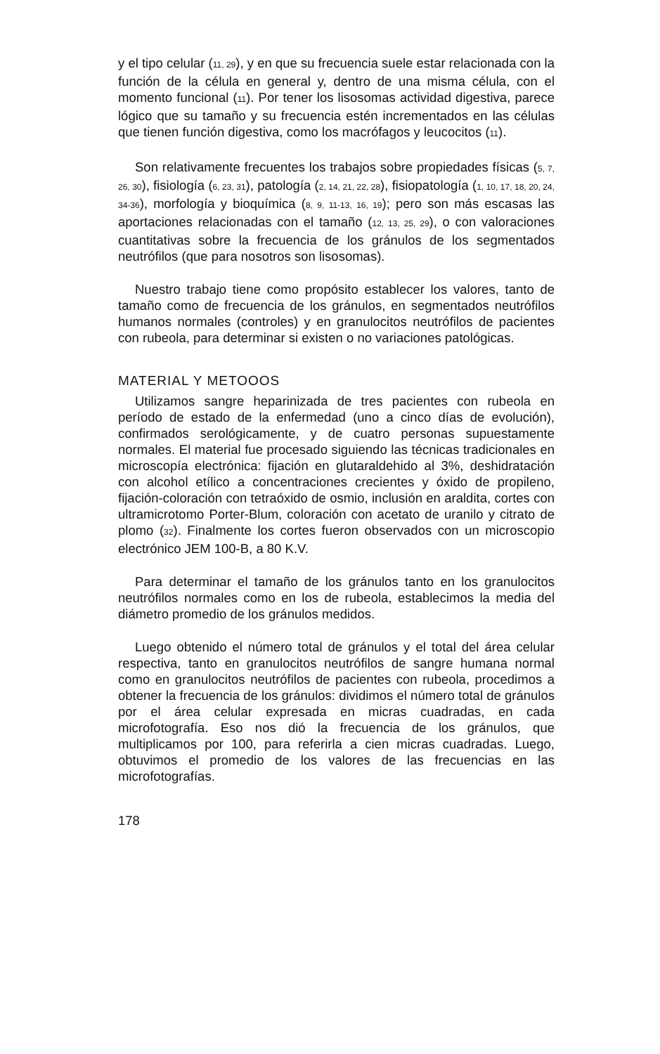y el tipo celular (11, 29), y en que su frecuencia suele estar relacionada con la función de la célula en general y, dentro de una misma célula, con el momento funcional (11). Por tener los lisosomas actividad digestiva, parece lógico que su tamaño y su frecuencia estén incrementados en las células que tienen función digestiva, como los macrófagos y leucocitos (11).
Son relativamente frecuentes los trabajos sobre propiedades físicas (5, 7, 26, 30), fisiología (6, 23, 31), patología (2, 14, 21, 22, 28), fisiopatología (1, 10, 17, 18, 20, 24, 34-36), morfología y bioquímica (8, 9, 11-13, 16, 19); pero son más escasas las aportaciones relacionadas con el tamaño (12, 13, 25, 29), o con valoraciones cuantitativas sobre la frecuencia de los gránulos de los segmentados neutrófilos (que para nosotros son lisosomas).
Nuestro trabajo tiene como propósito establecer los valores, tanto de tamaño como de frecuencia de los gránulos, en segmentados neutrófilos humanos normales (controles) y en granulocitos neutrófilos de pacientes con rubeola, para determinar si existen o no variaciones patológicas.
MATERIAL Y METOOOS
Utilizamos sangre heparinizada de tres pacientes con rubeola en período de estado de la enfermedad (uno a cinco días de evolución), confirmados serológicamente, y de cuatro personas supuestamente normales. El material fue procesado siguiendo las técnicas tradicionales en microscopía electrónica: fijación en glutaraldehido al 3%, deshidratación con alcohol etílico a concentraciones crecientes y óxido de propileno, fijación-coloración con tetraóxido de osmio, inclusión en araldita, cortes con ultramicrotomo Porter-Blum, coloración con acetato de uranilo y citrato de plomo (32). Finalmente los cortes fueron observados con un microscopio electrónico JEM 100-B, a 80 K.V.
Para determinar el tamaño de los gránulos tanto en los granulocitos neutrófilos normales como en los de rubeola, establecimos la media del diámetro promedio de los gránulos medidos.
Luego obtenido el número total de gránulos y el total del área celular respectiva, tanto en granulocitos neutrófilos de sangre humana normal como en granulocitos neutrófilos de pacientes con rubeola, procedimos a obtener la frecuencia de los gránulos: dividimos el número total de gránulos por el área celular expresada en micras cuadradas, en cada microfotografía. Eso nos dió la frecuencia de los gránulos, que multiplicamos por 100, para referirla a cien micras cuadradas. Luego, obtuvimos el promedio de los valores de las frecuencias en las microfotografías.
178